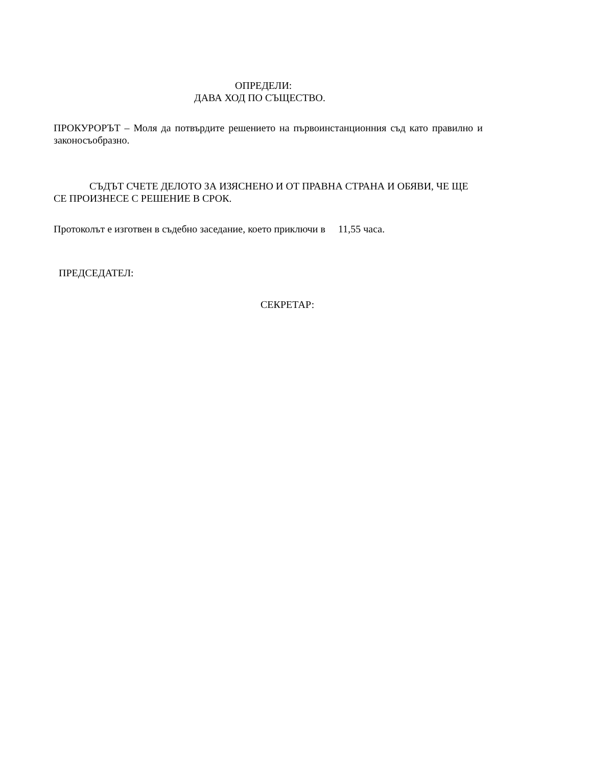ОПРЕДЕЛИ:
ДАВА ХОД ПО СЪЩЕСТВО.
ПРОКУРОРЪТ – Моля да потвърдите решението на първоинстанционния съд като правилно и законосъобразно.
СЪДЪТ СЧЕТЕ ДЕЛОТО ЗА ИЗЯСНЕНО И ОТ ПРАВНА СТРАНА И ОБЯВИ, ЧЕ ЩЕ СЕ ПРОИЗНЕСЕ С РЕШЕНИЕ В СРОК.
Протоколът е изготвен в съдебно заседание, което приключи в 11,55 часа.
ПРЕДСЕДАТЕЛ:
СЕКРЕТАР: